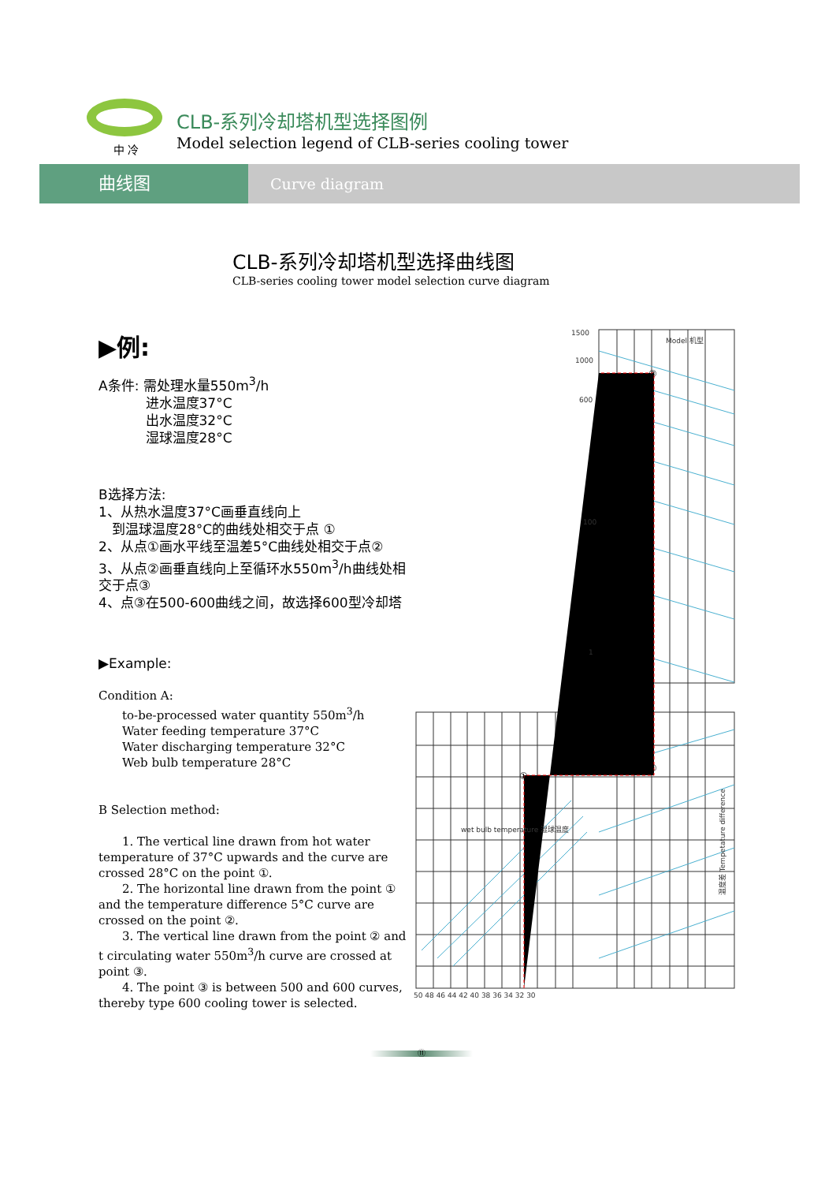中 冷
CLB-系列冷却塔机型选择图例
Model selection legend of CLB-series cooling tower
曲线图 Curve diagram
CLB-系列冷却塔机型选择曲线图
CLB-series cooling tower model selection curve diagram
▶例:
A条件: 需处理水量550m<sup>3</sup>/h
    进水温度37°C
    出水温度32°C
    湿球温度28°C
B选择方法:
1、从热水温度37°C画垂直线向上
 到温球温度28°C的曲线处相交于点 ①
2、从点①画水平线至温差5°C曲线处相交于点②
3、从点②画垂直线向上至循环水550m<sup>3</sup>/h曲线处相交于点③
4、点③在500-600曲线之间，故选择600型冷却塔
▶Example:
Condition A:
  to-be-processed water quantity 550m<sup>3</sup>/h
  Water feeding temperature 37°C
  Water discharging temperature 32°C
  Web bulb temperature 28°C
B Selection method:
  1. The vertical line drawn from hot water temperature of 37°C upwards and the curve are crossed 28°C on the point ①.
  2. The horizontal line drawn from the point ① and the temperature difference 5°C curve are crossed on the point ②.
  3. The vertical line drawn from the point ② and t circulating water 550m<sup>3</sup>/h curve are crossed at point ③.
  4. The point ③ is between 500 and 600 curves, thereby type 600 cooling tower is selected.
1500
1000
600
100
1
50 48 46 44 42 40 38 36 34 32 30
Model 机型
wet bulb temperature 湿球温度
温度差 Tempetature difference
①
②
③
⑪